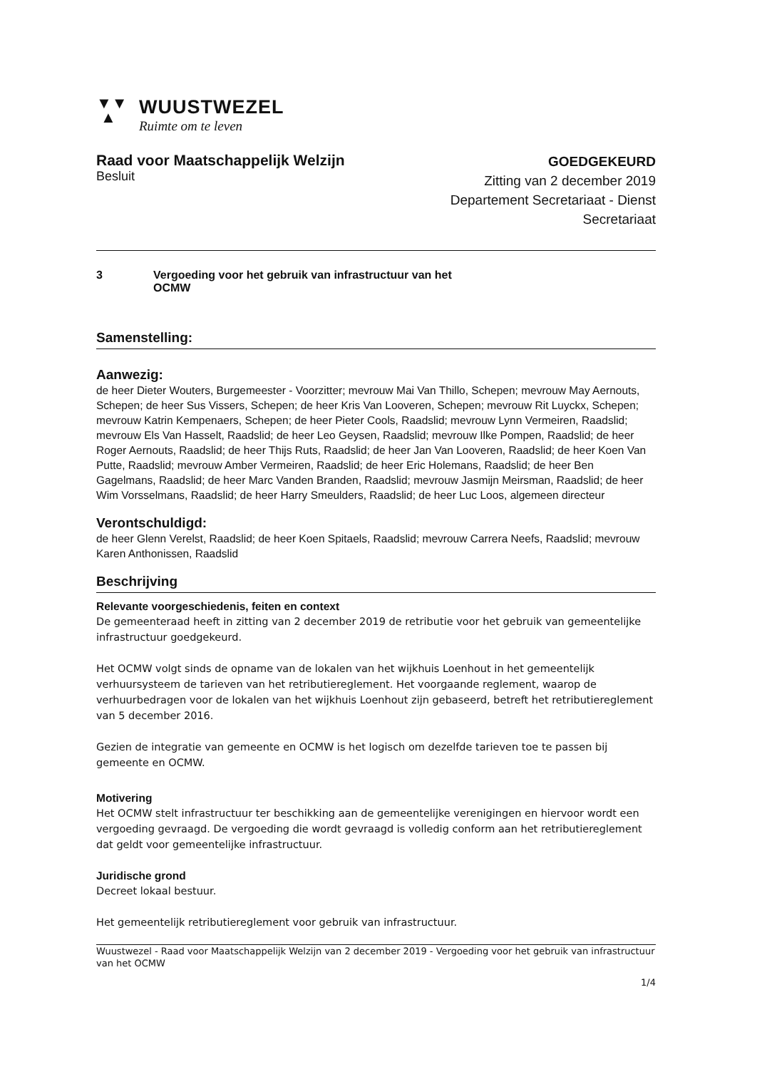▼▼
▲
WUUSTWEZEL
Ruimte om te leven
Raad voor Maatschappelijk Welzijn
Besluit
GOEDGEKEURD
Zitting van 2 december 2019
Departement Secretariaat - Dienst
Secretariaat
3 Vergoeding voor het gebruik van infrastructuur van het
OCMW
Samenstelling:
Aanwezig:
de heer Dieter Wouters, Burgemeester - Voorzitter; mevrouw Mai Van Thillo, Schepen; mevrouw May Aernouts, Schepen; de heer Sus Vissers, Schepen; de heer Kris Van Looveren, Schepen; mevrouw Rit Luyckx, Schepen; mevrouw Katrin Kempenaers, Schepen; de heer Pieter Cools, Raadslid; mevrouw Lynn Vermeiren, Raadslid; mevrouw Els Van Hasselt, Raadslid; de heer Leo Geysen, Raadslid; mevrouw Ilke Pompen, Raadslid; de heer Roger Aernouts, Raadslid; de heer Thijs Ruts, Raadslid; de heer Jan Van Looveren, Raadslid; de heer Koen Van Putte, Raadslid; mevrouw Amber Vermeiren, Raadslid; de heer Eric Holemans, Raadslid; de heer Ben Gagelmans, Raadslid; de heer Marc Vanden Branden, Raadslid; mevrouw Jasmijn Meirsman, Raadslid; de heer Wim Vorsselmans, Raadslid; de heer Harry Smeulders, Raadslid; de heer Luc Loos, algemeen directeur
Verontschuldigd:
de heer Glenn Verelst, Raadslid; de heer Koen Spitaels, Raadslid; mevrouw Carrera Neefs, Raadslid; mevrouw Karen Anthonissen, Raadslid
Beschrijving
Relevante voorgeschiedenis, feiten en context
De gemeenteraad heeft in zitting van 2 december 2019 de retributie voor het gebruik van gemeentelijke infrastructuur goedgekeurd.
Het OCMW volgt sinds de opname van de lokalen van het wijkhuis Loenhout in het gemeentelijk verhuursysteem de tarieven van het retributiereglement. Het voorgaande reglement, waarop de verhuurbedragen voor de lokalen van het wijkhuis Loenhout zijn gebaseerd, betreft het retributiereglement van 5 december 2016.
Gezien de integratie van gemeente en OCMW is het logisch om dezelfde tarieven toe te passen bij gemeente en OCMW.
Motivering
Het OCMW stelt infrastructuur ter beschikking aan de gemeentelijke verenigingen en hiervoor wordt een vergoeding gevraagd. De vergoeding die wordt gevraagd is volledig conform aan het retributiereglement dat geldt voor gemeentelijke infrastructuur.
Juridische grond
Decreet lokaal bestuur.
Het gemeentelijk retributiereglement voor gebruik van infrastructuur.
Wuustwezel - Raad voor Maatschappelijk Welzijn van 2 december 2019 - Vergoeding voor het gebruik van infrastructuur van het OCMW
1/4